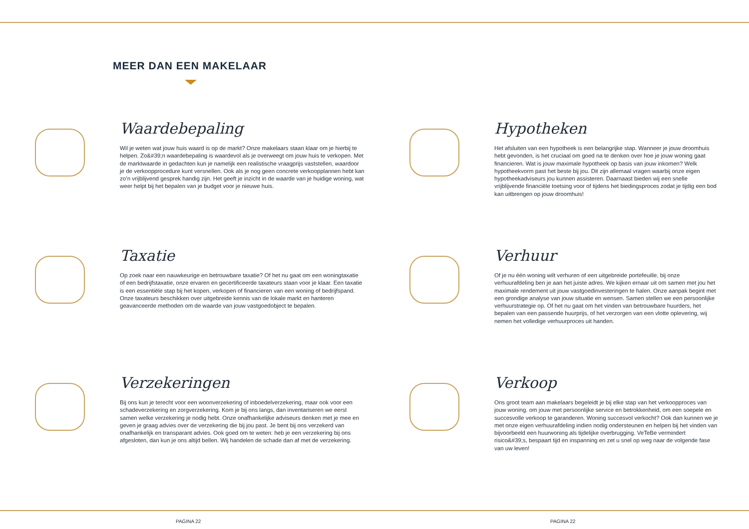MEER DAN EEN MAKELAAR
Waardebepaling
Wil je weten wat jouw huis waard is op de markt? Onze makelaars staan klaar om je hierbij te helpen. Zo&#39;n waardebepaling is waardevol als je overweegt om jouw huis te verkopen. Met de marktwaarde in gedachten kun je namelijk een realistische vraagprijs vaststellen, waardoor je de verkoopprocedure kunt versnellen. Ook als je nog geen concrete verkoopplannen hebt kan zo’n vrijblijvend gesprek handig zijn. Het geeft je inzicht in de waarde van je huidige woning, wat weer helpt bij het bepalen van je budget voor je nieuwe huis.
Taxatie
Op zoek naar een nauwkeurige en betrouwbare taxatie? Of het nu gaat om een woningtaxatie of een bedrijfstaxatie, onze ervaren en gecertificeerde taxateurs staan voor je klaar. Een taxatie is een essentiële stap bij het kopen, verkopen of financieren van een woning of bedrijfspand. Onze taxateurs beschikken over uitgebreide kennis van de lokale markt en hanteren geavanceerde methoden om de waarde van jouw vastgoedobject te bepalen.
Verzekeringen
Bij ons kun je terecht voor een woonverzekering of inboedelverzekering, maar ook voor een schadeverzekering en zorgverzekering. Kom je bij ons langs, dan inventariseren we eerst samen welke verzekering je nodig hebt. Onze onafhankelijke adviseurs denken met je mee en geven je graag advies over de verzekering die bij jou past. Je bent bij ons verzekerd van onafhankelijk en transparant advies. Ook goed om te weten: heb je een verzekering bij ons afgesloten, dan kun je ons altijd bellen. Wij handelen de schade dan af met de verzekering.
PAGINA 22
Hypotheken
Het afsluiten van een hypotheek is een belangrijke stap. Wanneer je jouw droomhuis hebt gevonden, is het cruciaal om goed na te denken over hoe je jouw woning gaat financieren. Wat is jouw maximale hypotheek op basis van jouw inkomen? Welk hypotheekvorm past het beste bij jou. Dit zijn allemaal vragen waarbij onze eigen hypotheekadviseurs jou kunnen assisteren. Daarnaast bieden wij een snelle vrijblijvende financiële toetsing voor of tijdens het biedingsproces zodat je tijdig een bod kan uitbrengen op jouw droomhuis!
Verhuur
Of je nu één woning wilt verhuren of een uitgebreide portefeuille, bij onze verhuurafdeling ben je aan het juiste adres. We kijken ernaar uit om samen met jou het maximale rendement uit jouw vastgoedinvesteringen te halen. Onze aanpak begint met een grondige analyse van jouw situatie en wensen. Samen stellen we een persoonlijke verhuurstrategie op. Of het nu gaat om het vinden van betrouwbare huurders, het bepalen van een passende huurprijs, of het verzorgen van een vlotte oplevering, wij nemen het volledige verhuurproces uit handen.
Verkoop
Ons groot team aan makelaars begeleidt je bij elke stap van het verkoopproces van jouw woning. om jouw met persoonlijke service en betrokkenheid, om een soepele en succesvolle verkoop te garanderen. Woning succesvol verkocht? Ook dan kunnen we je met onze eigen verhuurafdeling indien nodig ondersteunen en helpen bij het vinden van bijvoorbeeld een huurwoning als tijdelijke overbrugging. VeTeBe vermindert risico&#39;s, bespaart tijd en inspanning en zet u snel op weg naar de volgende fase van uw leven!
PAGINA 22